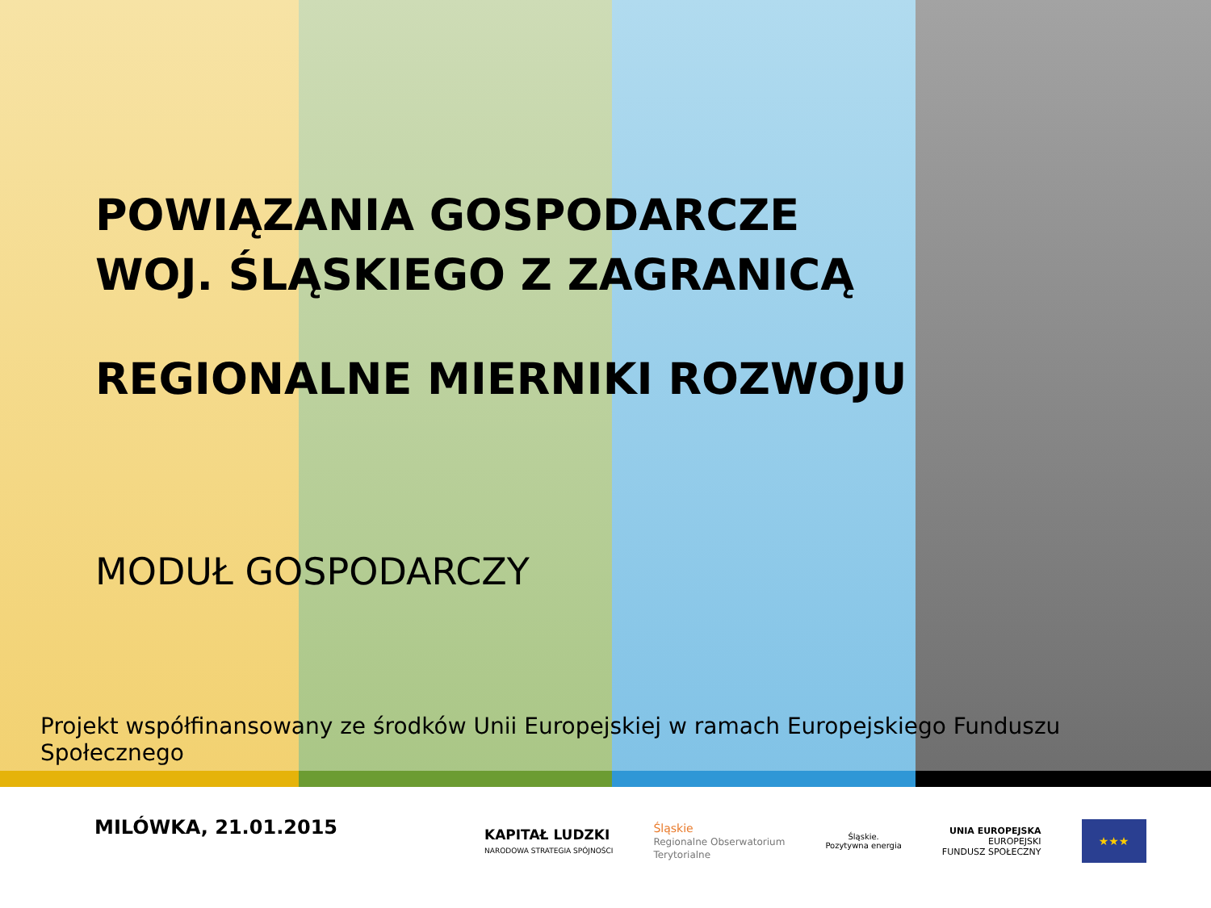POWIĄZANIA GOSPODARCZE
WOJ. ŚLĄSKIEGO Z ZAGRANICĄ
REGIONALNE MIERNIKI ROZWOJU
MODUŁ GOSPODARCZY
Projekt współfinansowany ze środków Unii Europejskiej w ramach Europejskiego Funduszu Społecznego
MILÓWKA, 21.01.2015
KAPITAŁ LUDZKI
NARODOWA STRATEGIA SPÓJNOŚCI
Śląskie
Regionalne Obserwatorium
Terytorialne
Śląskie.
Pozytywna energia
UNIA EUROPEJSKA
EUROPEJSKI
FUNDUSZ SPOŁECZNY
★★★